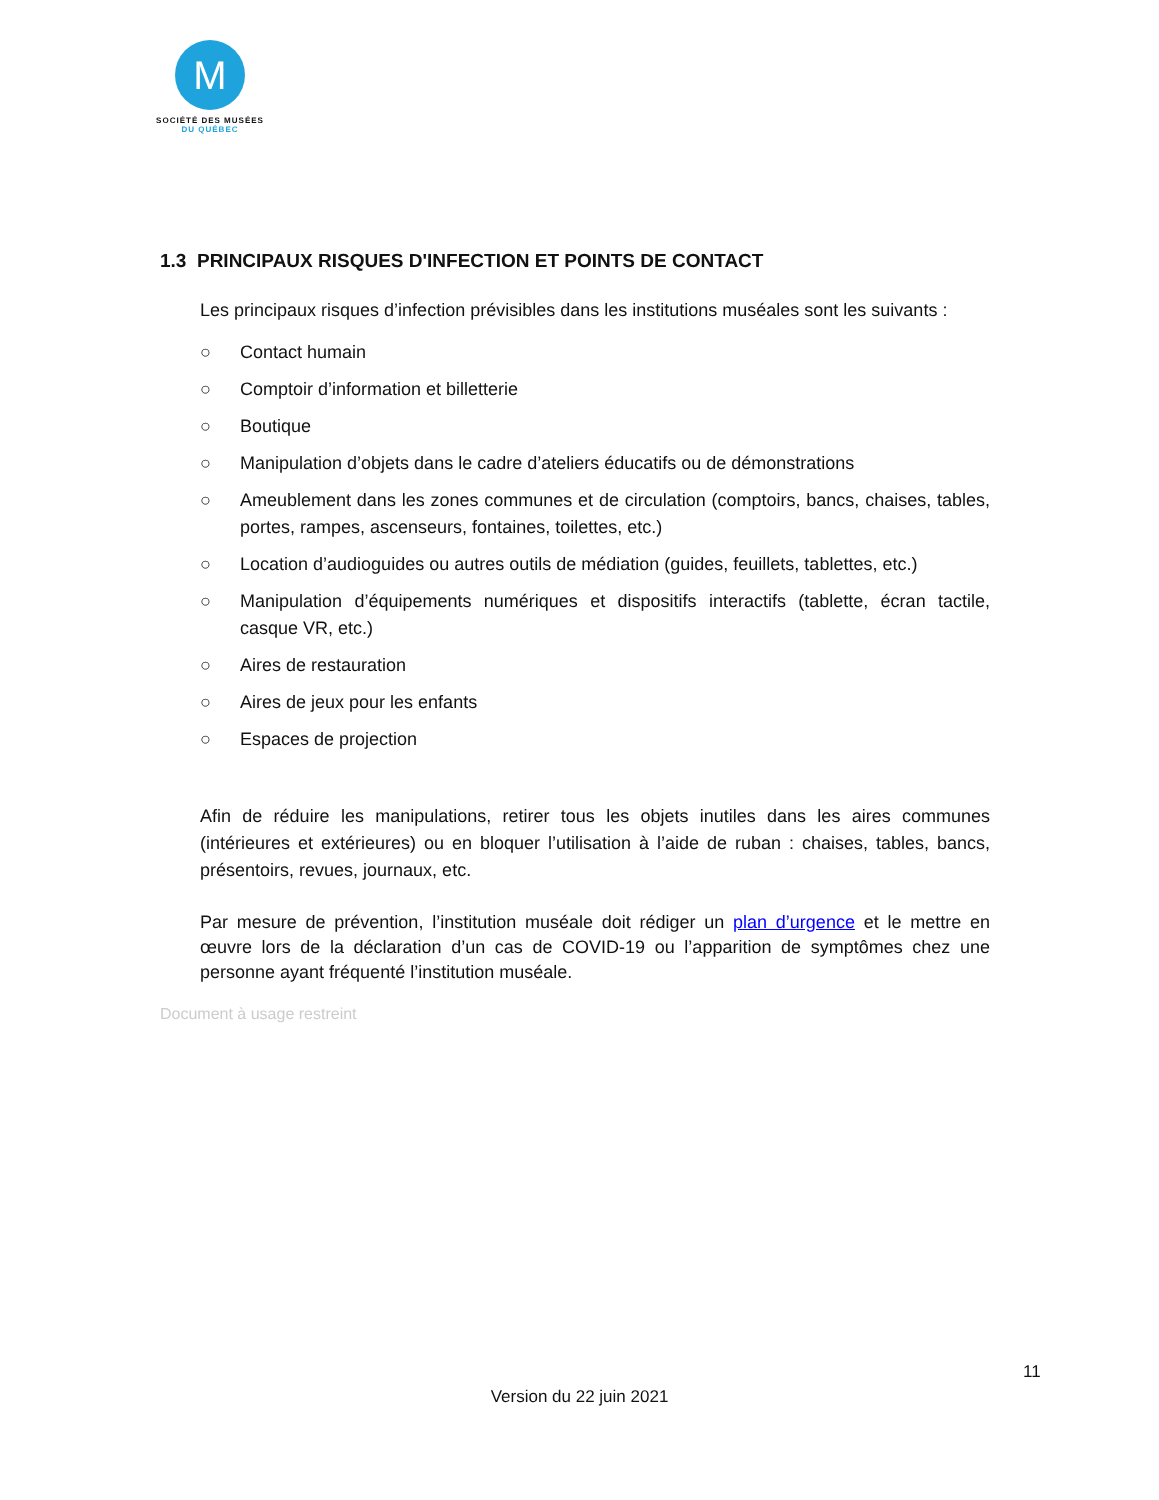M
SOCIÉTÉ DES MUSÉES
DU QUÉBEC
1.3 PRINCIPAUX RISQUES D'INFECTION ET POINTS DE CONTACT
Les principaux risques d’infection prévisibles dans les institutions muséales sont les suivants :
○ Contact humain
○ Comptoir d’information et billetterie
○ Boutique
○ Manipulation d’objets dans le cadre d’ateliers éducatifs ou de démonstrations
○ Ameublement dans les zones communes et de circulation (comptoirs, bancs, chaises, tables, portes, rampes, ascenseurs, fontaines, toilettes, etc.)
○ Location d’audioguides ou autres outils de médiation (guides, feuillets, tablettes, etc.)
○ Manipulation d’équipements numériques et dispositifs interactifs (tablette, écran tactile, casque VR, etc.)
○ Aires de restauration
○ Aires de jeux pour les enfants
○ Espaces de projection
Afin de réduire les manipulations, retirer tous les objets inutiles dans les aires communes (intérieures et extérieures) ou en bloquer l’utilisation à l’aide de ruban : chaises, tables, bancs, présentoirs, revues, journaux, etc.
Par mesure de prévention, l’institution muséale doit rédiger un plan d’urgence et le mettre en œuvre lors de la déclaration d’un cas de COVID-19 ou l’apparition de symptômes chez une personne ayant fréquenté l’institution muséale.
Document à usage restreint
11
Version du 22 juin 2021